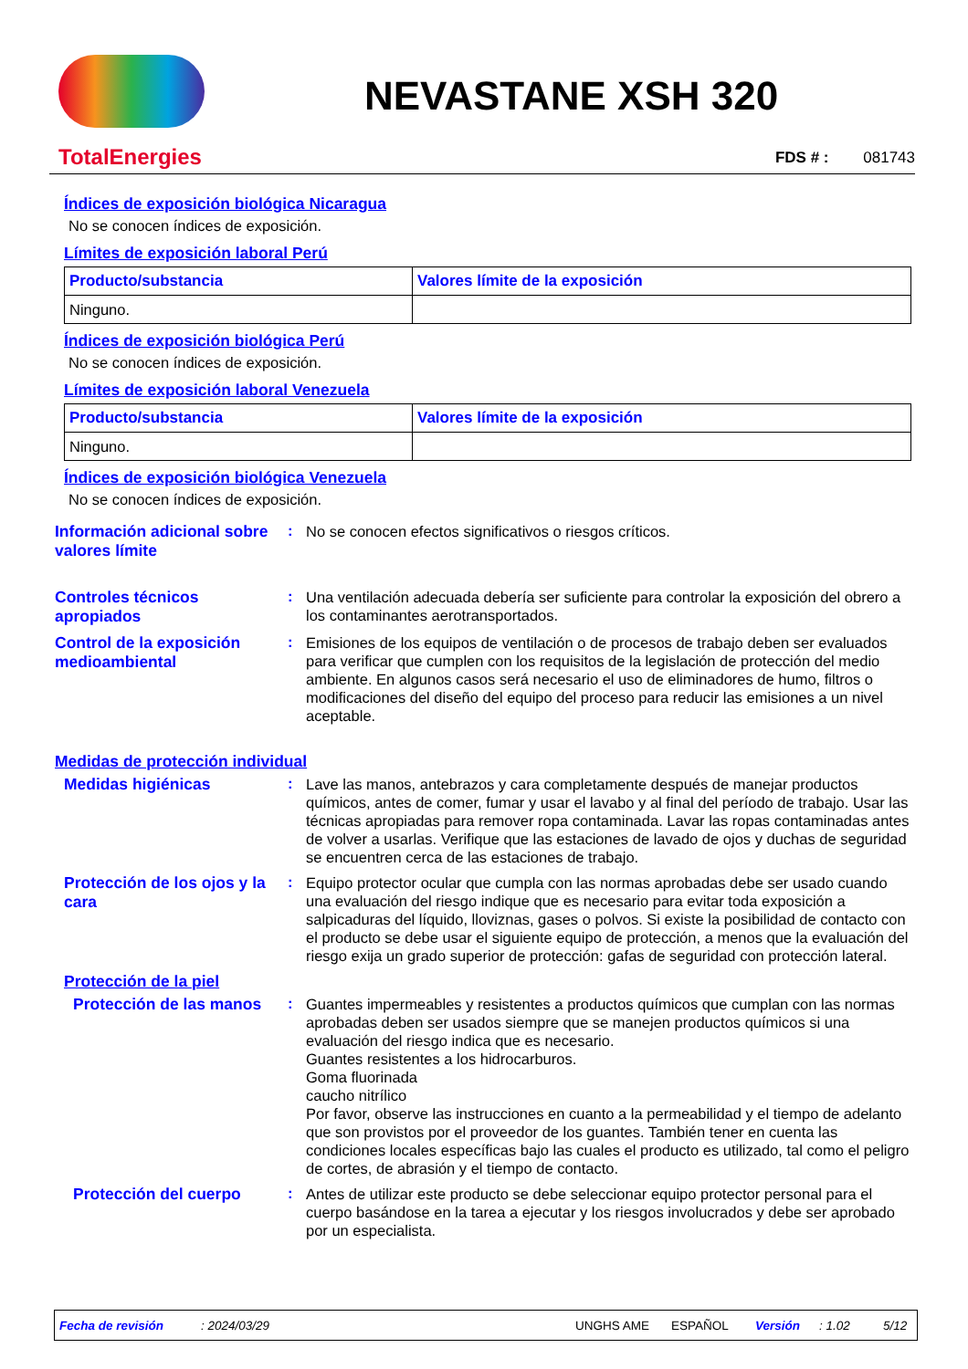TotalEnergies
NEVASTANE XSH 320
FDS # : 081743
Índices de exposición biológica Nicaragua
No se conocen índices de exposición.
Límites de exposición laboral Perú
| Producto/substancia | Valores límite de la exposición |
| --- | --- |
| Ninguno. | |
Índices de exposición biológica Perú
No se conocen índices de exposición.
Límites de exposición laboral Venezuela
| Producto/substancia | Valores límite de la exposición |
| --- | --- |
| Ninguno. | |
Índices de exposición biológica Venezuela
No se conocen índices de exposición.
Información adicional sobre valores límite
:
No se conocen efectos significativos o riesgos críticos.
Controles técnicos apropiados
:
Una ventilación adecuada debería ser suficiente para controlar la exposición del obrero a los contaminantes aerotransportados.
Control de la exposición medioambiental
:
Emisiones de los equipos de ventilación o de procesos de trabajo deben ser evaluados para verificar que cumplen con los requisitos de la legislación de protección del medio ambiente. En algunos casos será necesario el uso de eliminadores de humo, filtros o modificaciones del diseño del equipo del proceso para reducir las emisiones a un nivel aceptable.
Medidas de protección individual
Medidas higiénicas :
Lave las manos, antebrazos y cara completamente después de manejar productos químicos, antes de comer, fumar y usar el lavabo y al final del período de trabajo. Usar las técnicas apropiadas para remover ropa contaminada. Lavar las ropas contaminadas antes de volver a usarlas. Verifique que las estaciones de lavado de ojos y duchas de seguridad se encuentren cerca de las estaciones de trabajo.
Protección de los ojos y la cara
:
Equipo protector ocular que cumpla con las normas aprobadas debe ser usado cuando una evaluación del riesgo indique que es necesario para evitar toda exposición a salpicaduras del líquido, lloviznas, gases o polvos. Si existe la posibilidad de contacto con el producto se debe usar el siguiente equipo de protección, a menos que la evaluación del riesgo exija un grado superior de protección: gafas de seguridad con protección lateral.
Protección de la piel
Protección de las manos
:
Guantes impermeables y resistentes a productos químicos que cumplan con las normas aprobadas deben ser usados siempre que se manejen productos químicos si una evaluación del riesgo indica que es necesario.
Guantes resistentes a los hidrocarburos.
Goma fluorinada
caucho nitrílico
Por favor, observe las instrucciones en cuanto a la permeabilidad y el tiempo de adelanto que son provistos por el proveedor de los guantes. También tener en cuenta las condiciones locales específicas bajo las cuales el producto es utilizado, tal como el peligro de cortes, de abrasión y el tiempo de contacto.
Protección del cuerpo :
Antes de utilizar este producto se debe seleccionar equipo protector personal para el cuerpo basándose en la tarea a ejecutar y los riesgos involucrados y debe ser aprobado por un especialista.
Fecha de revisión: 2024/03/29 UNGHS AME ESPAÑOL Versión: 1.02 5/12